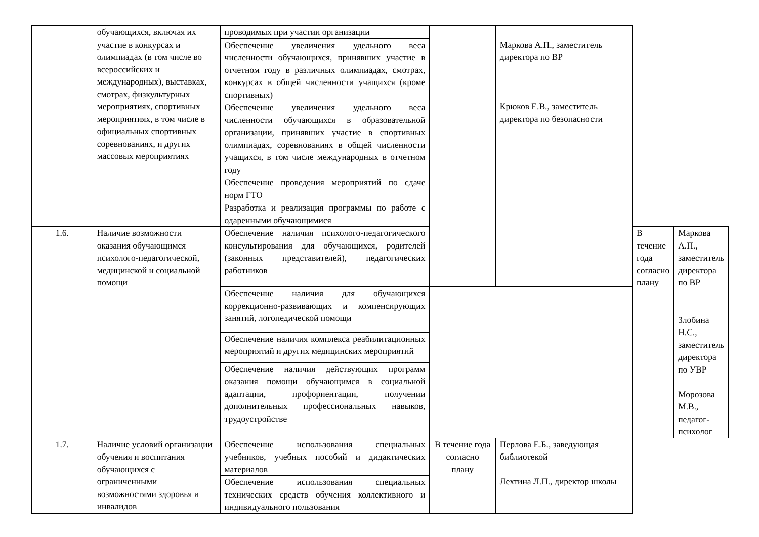| | обучающихся, включая их участие в конкурсах и олимпиадах (в том числе во всероссийских и международных), выставках, смотрах, физкультурных мероприятиях, спортивных мероприятиях, в том числе в официальных спортивных соревнованиях, и других массовых мероприятиях | проводимых при участии организации | | Маркова А.П., заместитель директора по ВР Крюков Е.В., заместитель директора по безопасности | | |
| | | Обеспечение увеличения удельного веса численности обучающихся, принявших участие в отчетном году в различных олимпиадах, смотрах, конкурсах в общей численности учащихся (кроме спортивных) | | | | |
| | | Обеспечение увеличения удельного веса численности обучающихся в образовательной организации, принявших участие в спортивных олимпиадах, соревнованиях в общей численности учащихся, в том числе международных в отчетном году | | | | |
| | | Обеспечение проведения мероприятий по сдаче норм ГТО | | | | |
| | | Разработка и реализация программы по работе с одаренными обучающимися | | | | |
| 1.6. | Наличие возможности оказания обучающимся психолого-педагогической, медицинской и социальной помощи | Обеспечение наличия психолого-педагогического консультирования для обучающихся, родителей (законных представителей), педагогических работников | | | В течение года согласно плану | Маркова А.П., заместитель директора по ВР Злобина Н.С., заместитель директора по УВР Морозова М.В., педагог-психолог |
| | | Обеспечение наличия для обучающихся коррекционно-развивающих и компенсирующих занятий, логопедической помощи | | | | |
| | | Обеспечение наличия комплекса реабилитационных мероприятий и других медицинских мероприятий | | | | |
| | | Обеспечение наличия действующих программ оказания помощи обучающимся в социальной адаптации, профориентации, получении дополнительных профессиональных навыков, трудоустройстве | | | | |
| 1.7. | Наличие условий организации обучения и воспитания обучающихся с ограниченными возможностями здоровья и инвалидов | Обеспечение использования специальных учебников, учебных пособий и дидактических материалов | В течение года согласно плану | Перлова Е.Б., заведующая библиотекой Лехтина Л.П., директор школы | | |
| | | Обеспечение использования специальных технических средств обучения коллективного и индивидуального пользования | | | | |